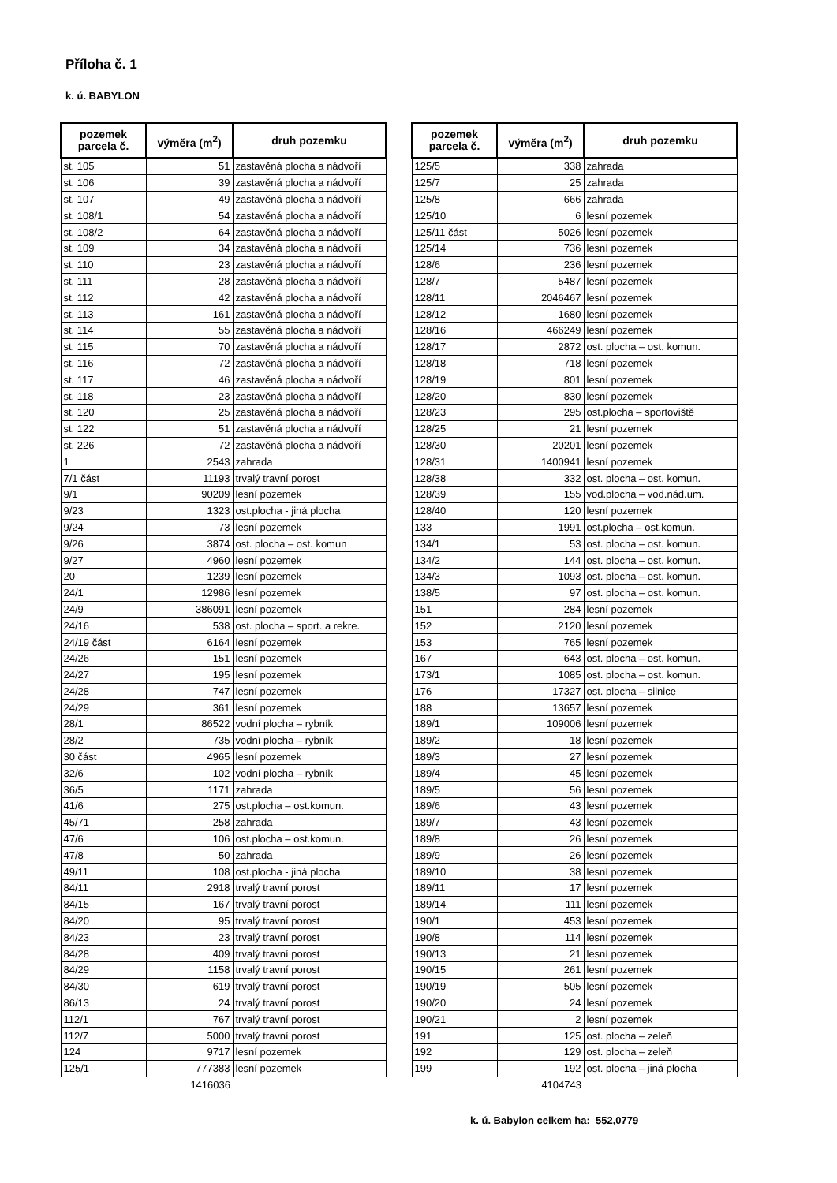Příloha č. 1
k. ú. BABYLON
| pozemek parcela č. | výměra (m<sup>2</sup>) | druh pozemku |
| --- | --- | --- |
| st. 105 | 51 | zastavěná plocha a nádvoří |
| st. 106 | 39 | zastavěná plocha a nádvoří |
| st. 107 | 49 | zastavěná plocha a nádvoří |
| st. 108/1 | 54 | zastavěná plocha a nádvoří |
| st. 108/2 | 64 | zastavěná plocha a nádvoří |
| st. 109 | 34 | zastavěná plocha a nádvoří |
| st. 110 | 23 | zastavěná plocha a nádvoří |
| st. 111 | 28 | zastavěná plocha a nádvoří |
| st. 112 | 42 | zastavěná plocha a nádvoří |
| st. 113 | 161 | zastavěná plocha a nádvoří |
| st. 114 | 55 | zastavěná plocha a nádvoří |
| st. 115 | 70 | zastavěná plocha a nádvoří |
| st. 116 | 72 | zastavěná plocha a nádvoří |
| st. 117 | 46 | zastavěná plocha a nádvoří |
| st. 118 | 23 | zastavěná plocha a nádvoří |
| st. 120 | 25 | zastavěná plocha a nádvoří |
| st. 122 | 51 | zastavěná plocha a nádvoří |
| st. 226 | 72 | zastavěná plocha a nádvoří |
| 1 | 2543 | zahrada |
| 7/1 část | 11193 | trvalý travní porost |
| 9/1 | 90209 | lesní pozemek |
| 9/23 | 1323 | ost.plocha - jiná plocha |
| 9/24 | 73 | lesní pozemek |
| 9/26 | 3874 | ost. plocha – ost. komun |
| 9/27 | 4960 | lesní pozemek |
| 20 | 1239 | lesní pozemek |
| 24/1 | 12986 | lesní pozemek |
| 24/9 | 386091 | lesní pozemek |
| 24/16 | 538 | ost. plocha – sport. a rekre. |
| 24/19 část | 6164 | lesní pozemek |
| 24/26 | 151 | lesní pozemek |
| 24/27 | 195 | lesní pozemek |
| 24/28 | 747 | lesní pozemek |
| 24/29 | 361 | lesní pozemek |
| 28/1 | 86522 | vodní plocha – rybník |
| 28/2 | 735 | vodní plocha – rybník |
| 30 část | 4965 | lesní pozemek |
| 32/6 | 102 | vodní plocha – rybník |
| 36/5 | 1171 | zahrada |
| 41/6 | 275 | ost.plocha – ost.komun. |
| 45/71 | 258 | zahrada |
| 47/6 | 106 | ost.plocha – ost.komun. |
| 47/8 | 50 | zahrada |
| 49/11 | 108 | ost.plocha - jiná plocha |
| 84/11 | 2918 | trvalý travní porost |
| 84/15 | 167 | trvalý travní porost |
| 84/20 | 95 | trvalý travní porost |
| 84/23 | 23 | trvalý travní porost |
| 84/28 | 409 | trvalý travní porost |
| 84/29 | 1158 | trvalý travní porost |
| 84/30 | 619 | trvalý travní porost |
| 86/13 | 24 | trvalý travní porost |
| 112/1 | 767 | trvalý travní porost |
| 112/7 | 5000 | trvalý travní porost |
| 124 | 9717 | lesní pozemek |
| 125/1 | 777383 | lesní pozemek |
| | 1416036 | |
| pozemek parcela č. | výměra (m<sup>2</sup>) | druh pozemku |
| --- | --- | --- |
| 125/5 | 338 | zahrada |
| 125/7 | 25 | zahrada |
| 125/8 | 666 | zahrada |
| 125/10 | 6 | lesní pozemek |
| 125/11 část | 5026 | lesní pozemek |
| 125/14 | 736 | lesní pozemek |
| 128/6 | 236 | lesní pozemek |
| 128/7 | 5487 | lesní pozemek |
| 128/11 | 2046467 | lesní pozemek |
| 128/12 | 1680 | lesní pozemek |
| 128/16 | 466249 | lesní pozemek |
| 128/17 | 2872 | ost. plocha – ost. komun. |
| 128/18 | 718 | lesní pozemek |
| 128/19 | 801 | lesní pozemek |
| 128/20 | 830 | lesní pozemek |
| 128/23 | 295 | ost.plocha – sportoviště |
| 128/25 | 21 | lesní pozemek |
| 128/30 | 20201 | lesní pozemek |
| 128/31 | 1400941 | lesní pozemek |
| 128/38 | 332 | ost. plocha – ost. komun. |
| 128/39 | 155 | vod.plocha – vod.nád.um. |
| 128/40 | 120 | lesní pozemek |
| 133 | 1991 | ost.plocha – ost.komun. |
| 134/1 | 53 | ost. plocha – ost. komun. |
| 134/2 | 144 | ost. plocha – ost. komun. |
| 134/3 | 1093 | ost. plocha – ost. komun. |
| 138/5 | 97 | ost. plocha – ost. komun. |
| 151 | 284 | lesní pozemek |
| 152 | 2120 | lesní pozemek |
| 153 | 765 | lesní pozemek |
| 167 | 643 | ost. plocha – ost. komun. |
| 173/1 | 1085 | ost. plocha – ost. komun. |
| 176 | 17327 | ost. plocha – silnice |
| 188 | 13657 | lesní pozemek |
| 189/1 | 109006 | lesní pozemek |
| 189/2 | 18 | lesní pozemek |
| 189/3 | 27 | lesní pozemek |
| 189/4 | 45 | lesní pozemek |
| 189/5 | 56 | lesní pozemek |
| 189/6 | 43 | lesní pozemek |
| 189/7 | 43 | lesní pozemek |
| 189/8 | 26 | lesní pozemek |
| 189/9 | 26 | lesní pozemek |
| 189/10 | 38 | lesní pozemek |
| 189/11 | 17 | lesní pozemek |
| 189/14 | 111 | lesní pozemek |
| 190/1 | 453 | lesní pozemek |
| 190/8 | 114 | lesní pozemek |
| 190/13 | 21 | lesní pozemek |
| 190/15 | 261 | lesní pozemek |
| 190/19 | 505 | lesní pozemek |
| 190/20 | 24 | lesní pozemek |
| 190/21 | 2 | lesní pozemek |
| 191 | 125 | ost. plocha – zeleň |
| 192 | 129 | ost. plocha – zeleň |
| 199 | 192 | ost. plocha – jiná plocha |
| | 4104743 | |
k. ú. Babylon celkem ha: 552,0779